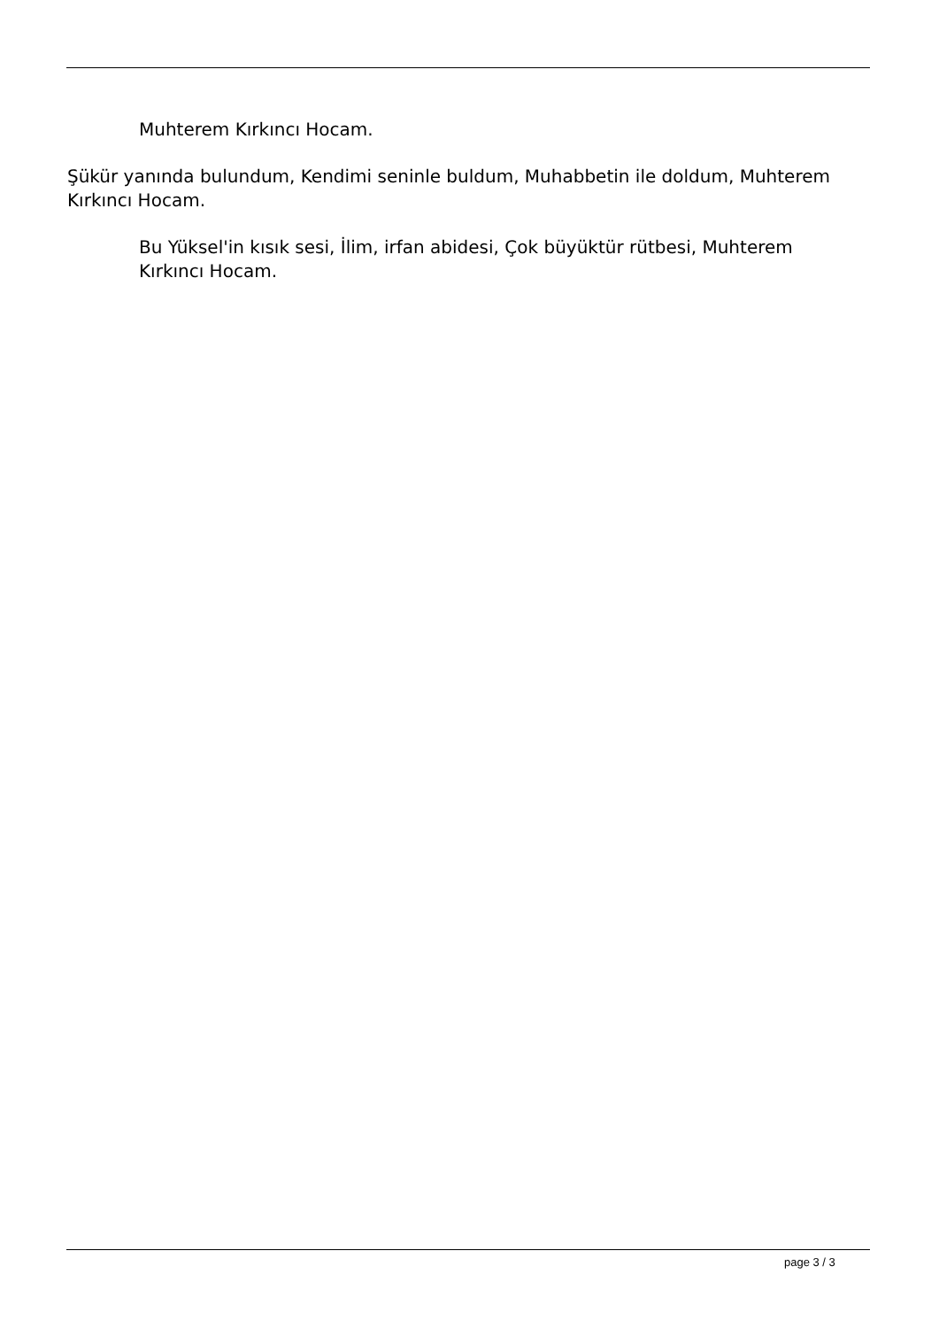Muhterem Kırkıncı Hocam.
Şükür yanında bulundum, Kendimi seninle buldum, Muhabbetin ile doldum, Muhterem Kırkıncı Hocam.
Bu Yüksel'in kısık sesi, İlim, irfan abidesi, Çok büyüktür rütbesi, Muhterem Kırkıncı Hocam.
page 3 / 3